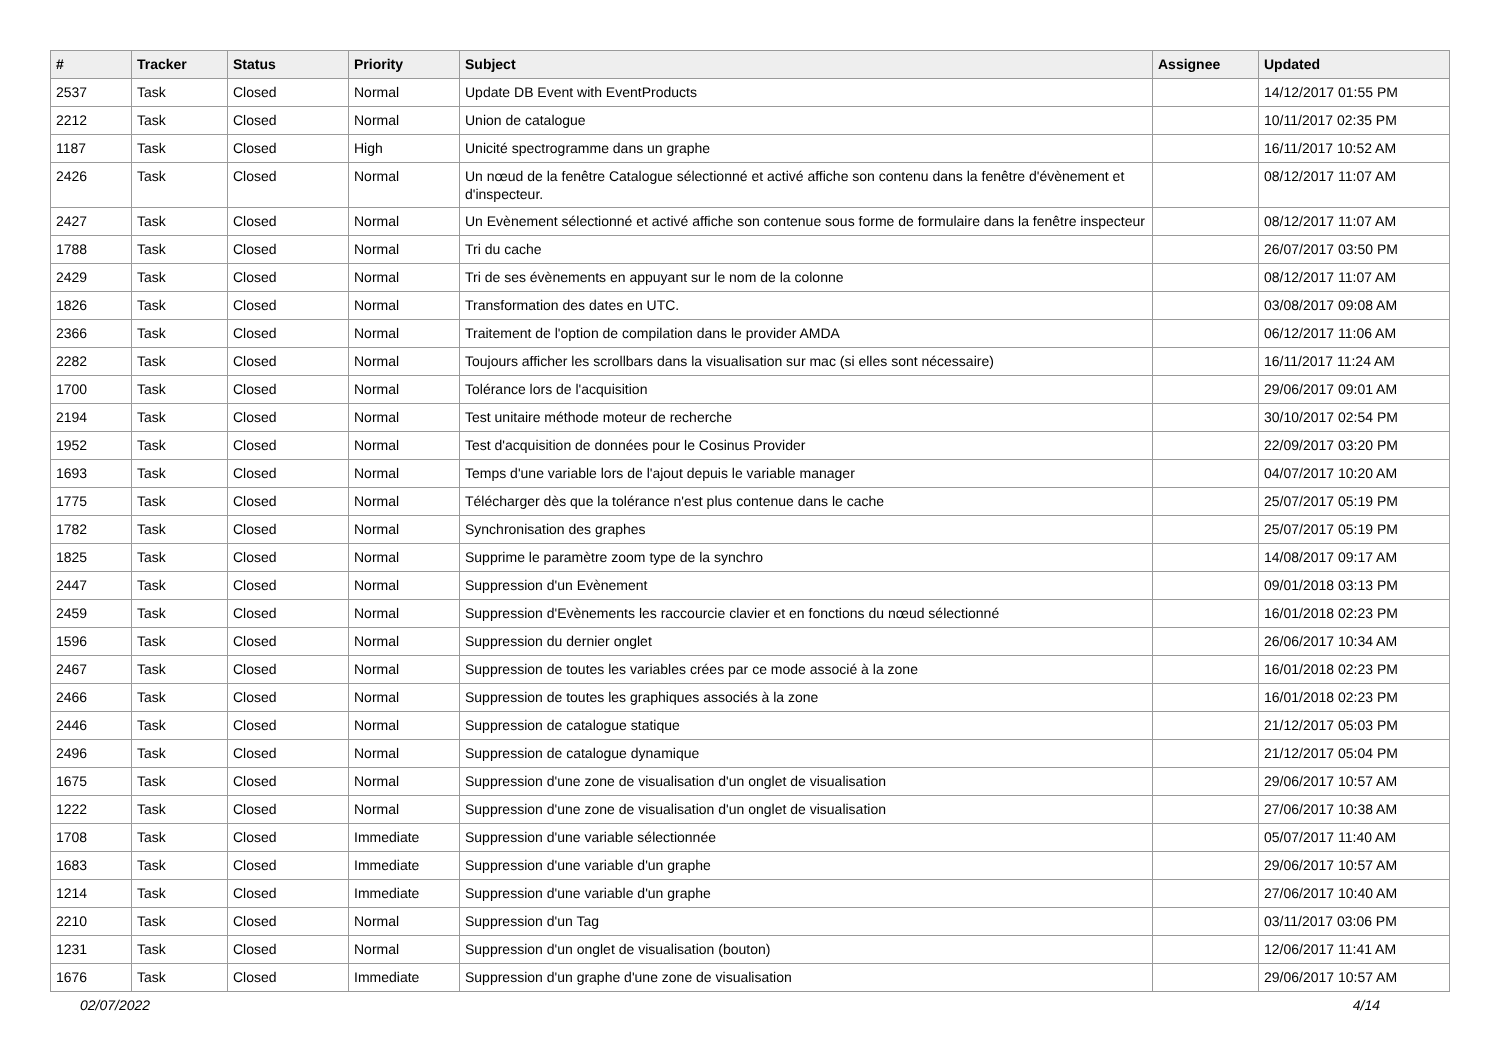| # | Tracker | Status | Priority | Subject | Assignee | Updated |
| --- | --- | --- | --- | --- | --- | --- |
| 2537 | Task | Closed | Normal | Update DB Event with EventProducts | | 14/12/2017 01:55 PM |
| 2212 | Task | Closed | Normal | Union de catalogue | | 10/11/2017 02:35 PM |
| 1187 | Task | Closed | High | Unicité spectrogramme dans un graphe | | 16/11/2017 10:52 AM |
| 2426 | Task | Closed | Normal | Un nœud de la fenêtre Catalogue sélectionné et activé affiche son contenu dans la fenêtre d'évènement et d'inspecteur. | | 08/12/2017 11:07 AM |
| 2427 | Task | Closed | Normal | Un Evènement sélectionné et activé affiche son contenue sous forme de formulaire dans la fenêtre inspecteur | | 08/12/2017 11:07 AM |
| 1788 | Task | Closed | Normal | Tri du cache | | 26/07/2017 03:50 PM |
| 2429 | Task | Closed | Normal | Tri de ses évènements en appuyant sur le nom de la colonne | | 08/12/2017 11:07 AM |
| 1826 | Task | Closed | Normal | Transformation des dates en UTC. | | 03/08/2017 09:08 AM |
| 2366 | Task | Closed | Normal | Traitement de l'option de compilation dans le provider AMDA | | 06/12/2017 11:06 AM |
| 2282 | Task | Closed | Normal | Toujours afficher les scrollbars dans la visualisation sur mac (si elles sont nécessaire) | | 16/11/2017 11:24 AM |
| 1700 | Task | Closed | Normal | Tolérance lors de l'acquisition | | 29/06/2017 09:01 AM |
| 2194 | Task | Closed | Normal | Test unitaire méthode moteur de recherche | | 30/10/2017 02:54 PM |
| 1952 | Task | Closed | Normal | Test d'acquisition de données pour le Cosinus Provider | | 22/09/2017 03:20 PM |
| 1693 | Task | Closed | Normal | Temps d'une variable lors de l'ajout depuis le variable manager | | 04/07/2017 10:20 AM |
| 1775 | Task | Closed | Normal | Télécharger dès que la tolérance n'est plus contenue dans le cache | | 25/07/2017 05:19 PM |
| 1782 | Task | Closed | Normal | Synchronisation des graphes | | 25/07/2017 05:19 PM |
| 1825 | Task | Closed | Normal | Supprime le paramètre zoom type de la synchro | | 14/08/2017 09:17 AM |
| 2447 | Task | Closed | Normal | Suppression d'un Evènement | | 09/01/2018 03:13 PM |
| 2459 | Task | Closed | Normal | Suppression d'Evènements les raccourcie clavier et en fonctions du nœud sélectionné | | 16/01/2018 02:23 PM |
| 1596 | Task | Closed | Normal | Suppression du dernier onglet | | 26/06/2017 10:34 AM |
| 2467 | Task | Closed | Normal | Suppression de toutes les variables crées par ce mode associé à la zone | | 16/01/2018 02:23 PM |
| 2466 | Task | Closed | Normal | Suppression de toutes les graphiques associés à la zone | | 16/01/2018 02:23 PM |
| 2446 | Task | Closed | Normal | Suppression de catalogue statique | | 21/12/2017 05:03 PM |
| 2496 | Task | Closed | Normal | Suppression de catalogue dynamique | | 21/12/2017 05:04 PM |
| 1675 | Task | Closed | Normal | Suppression d'une zone de visualisation d'un onglet de visualisation | | 29/06/2017 10:57 AM |
| 1222 | Task | Closed | Normal | Suppression d'une zone de visualisation d'un onglet de visualisation | | 27/06/2017 10:38 AM |
| 1708 | Task | Closed | Immediate | Suppression d'une variable sélectionnée | | 05/07/2017 11:40 AM |
| 1683 | Task | Closed | Immediate | Suppression d'une variable d'un graphe | | 29/06/2017 10:57 AM |
| 1214 | Task | Closed | Immediate | Suppression d'une variable d'un graphe | | 27/06/2017 10:40 AM |
| 2210 | Task | Closed | Normal | Suppression d'un Tag | | 03/11/2017 03:06 PM |
| 1231 | Task | Closed | Normal | Suppression d'un onglet de visualisation (bouton) | | 12/06/2017 11:41 AM |
| 1676 | Task | Closed | Immediate | Suppression d'un graphe d'une zone de visualisation | | 29/06/2017 10:57 AM |
02/07/2022 4/14